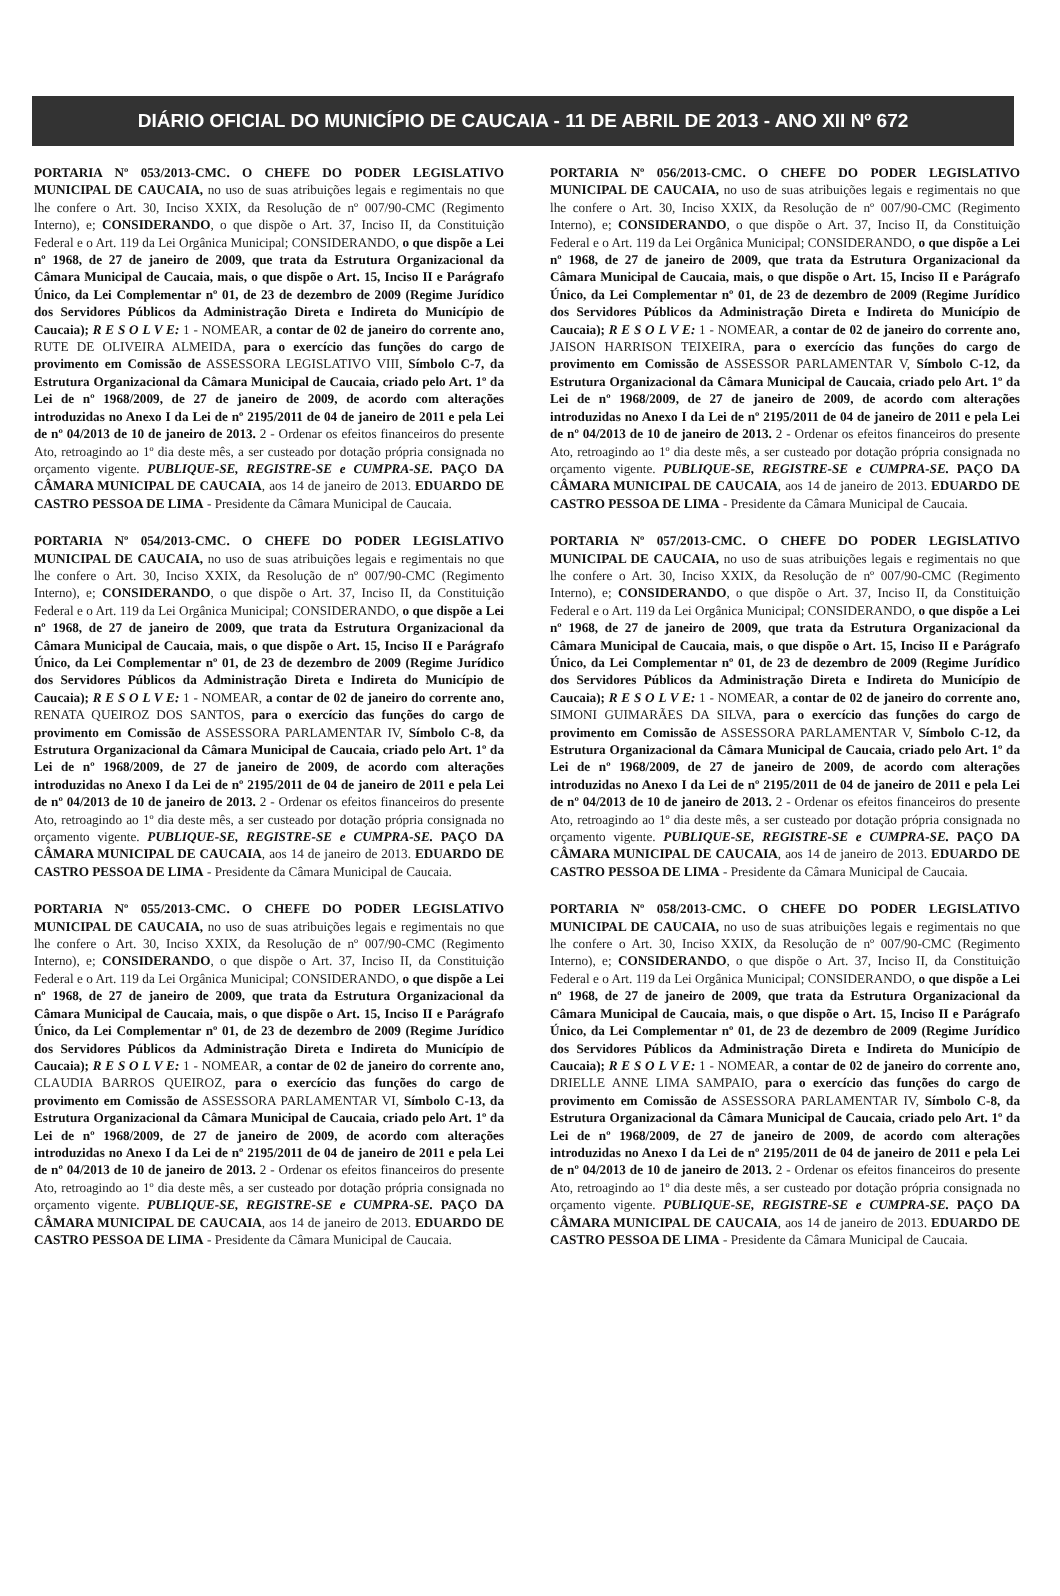DIÁRIO OFICIAL DO MUNICÍPIO DE CAUCAIA - 11 DE ABRIL DE 2013 - ANO XII Nº 672
PORTARIA Nº 053/2013-CMC. O CHEFE DO PODER LEGISLATIVO MUNICIPAL DE CAUCAIA, no uso de suas atribuições legais e regimentais no que lhe confere o Art. 30, Inciso XXIX, da Resolução de nº 007/90-CMC (Regimento Interno), e; CONSIDERANDO, o que dispõe o Art. 37, Inciso II, da Constituição Federal e o Art. 119 da Lei Orgânica Municipal; CONSIDERANDO, o que dispõe a Lei nº 1968, de 27 de janeiro de 2009, que trata da Estrutura Organizacional da Câmara Municipal de Caucaia, mais, o que dispõe o Art. 15, Inciso II e Parágrafo Único, da Lei Complementar nº 01, de 23 de dezembro de 2009 (Regime Jurídico dos Servidores Públicos da Administração Direta e Indireta do Município de Caucaia); R E S O L V E: 1 - NOMEAR, a contar de 02 de janeiro do corrente ano, RUTE DE OLIVEIRA ALMEIDA, para o exercício das funções do cargo de provimento em Comissão de ASSESSORA LEGISLATIVO VIII, Símbolo C-7, da Estrutura Organizacional da Câmara Municipal de Caucaia, criado pelo Art. 1º da Lei de nº 1968/2009, de 27 de janeiro de 2009, de acordo com alterações introduzidas no Anexo I da Lei de nº 2195/2011 de 04 de janeiro de 2011 e pela Lei de nº 04/2013 de 10 de janeiro de 2013. 2 - Ordenar os efeitos financeiros do presente Ato, retroagindo ao 1º dia deste mês, a ser custeado por dotação própria consignada no orçamento vigente. PUBLIQUE-SE, REGISTRE-SE e CUMPRA-SE. PAÇO DA CÂMARA MUNICIPAL DE CAUCAIA, aos 14 de janeiro de 2013. EDUARDO DE CASTRO PESSOA DE LIMA - Presidente da Câmara Municipal de Caucaia.
PORTARIA Nº 054/2013-CMC. O CHEFE DO PODER LEGISLATIVO MUNICIPAL DE CAUCAIA, no uso de suas atribuições legais e regimentais no que lhe confere o Art. 30, Inciso XXIX, da Resolução de nº 007/90-CMC (Regimento Interno), e; CONSIDERANDO, o que dispõe o Art. 37, Inciso II, da Constituição Federal e o Art. 119 da Lei Orgânica Municipal; CONSIDERANDO, o que dispõe a Lei nº 1968, de 27 de janeiro de 2009, que trata da Estrutura Organizacional da Câmara Municipal de Caucaia, mais, o que dispõe o Art. 15, Inciso II e Parágrafo Único, da Lei Complementar nº 01, de 23 de dezembro de 2009 (Regime Jurídico dos Servidores Públicos da Administração Direta e Indireta do Município de Caucaia); R E S O L V E: 1 - NOMEAR, a contar de 02 de janeiro do corrente ano, RENATA QUEIROZ DOS SANTOS, para o exercício das funções do cargo de provimento em Comissão de ASSESSORA PARLAMENTAR IV, Símbolo C-8, da Estrutura Organizacional da Câmara Municipal de Caucaia, criado pelo Art. 1º da Lei de nº 1968/2009, de 27 de janeiro de 2009, de acordo com alterações introduzidas no Anexo I da Lei de nº 2195/2011 de 04 de janeiro de 2011 e pela Lei de nº 04/2013 de 10 de janeiro de 2013. 2 - Ordenar os efeitos financeiros do presente Ato, retroagindo ao 1º dia deste mês, a ser custeado por dotação própria consignada no orçamento vigente. PUBLIQUE-SE, REGISTRE-SE e CUMPRA-SE. PAÇO DA CÂMARA MUNICIPAL DE CAUCAIA, aos 14 de janeiro de 2013. EDUARDO DE CASTRO PESSOA DE LIMA - Presidente da Câmara Municipal de Caucaia.
PORTARIA Nº 055/2013-CMC. O CHEFE DO PODER LEGISLATIVO MUNICIPAL DE CAUCAIA, no uso de suas atribuições legais e regimentais no que lhe confere o Art. 30, Inciso XXIX, da Resolução de nº 007/90-CMC (Regimento Interno), e; CONSIDERANDO, o que dispõe o Art. 37, Inciso II, da Constituição Federal e o Art. 119 da Lei Orgânica Municipal; CONSIDERANDO, o que dispõe a Lei nº 1968, de 27 de janeiro de 2009, que trata da Estrutura Organizacional da Câmara Municipal de Caucaia, mais, o que dispõe o Art. 15, Inciso II e Parágrafo Único, da Lei Complementar nº 01, de 23 de dezembro de 2009 (Regime Jurídico dos Servidores Públicos da Administração Direta e Indireta do Município de Caucaia); R E S O L V E: 1 - NOMEAR, a contar de 02 de janeiro do corrente ano, CLAUDIA BARROS QUEIROZ, para o exercício das funções do cargo de provimento em Comissão de ASSESSORA PARLAMENTAR VI, Símbolo C-13, da Estrutura Organizacional da Câmara Municipal de Caucaia, criado pelo Art. 1º da Lei de nº 1968/2009, de 27 de janeiro de 2009, de acordo com alterações introduzidas no Anexo I da Lei de nº 2195/2011 de 04 de janeiro de 2011 e pela Lei de nº 04/2013 de 10 de janeiro de 2013. 2 - Ordenar os efeitos financeiros do presente Ato, retroagindo ao 1º dia deste mês, a ser custeado por dotação própria consignada no orçamento vigente. PUBLIQUE-SE, REGISTRE-SE e CUMPRA-SE. PAÇO DA CÂMARA MUNICIPAL DE CAUCAIA, aos 14 de janeiro de 2013. EDUARDO DE CASTRO PESSOA DE LIMA - Presidente da Câmara Municipal de Caucaia.
PORTARIA Nº 056/2013-CMC. O CHEFE DO PODER LEGISLATIVO MUNICIPAL DE CAUCAIA, no uso de suas atribuições legais e regimentais no que lhe confere o Art. 30, Inciso XXIX, da Resolução de nº 007/90-CMC (Regimento Interno), e; CONSIDERANDO, o que dispõe o Art. 37, Inciso II, da Constituição Federal e o Art. 119 da Lei Orgânica Municipal; CONSIDERANDO, o que dispõe a Lei nº 1968, de 27 de janeiro de 2009, que trata da Estrutura Organizacional da Câmara Municipal de Caucaia, mais, o que dispõe o Art. 15, Inciso II e Parágrafo Único, da Lei Complementar nº 01, de 23 de dezembro de 2009 (Regime Jurídico dos Servidores Públicos da Administração Direta e Indireta do Município de Caucaia); R E S O L V E: 1 - NOMEAR, a contar de 02 de janeiro do corrente ano, JAISON HARRISON TEIXEIRA, para o exercício das funções do cargo de provimento em Comissão de ASSESSOR PARLAMENTAR V, Símbolo C-12, da Estrutura Organizacional da Câmara Municipal de Caucaia, criado pelo Art. 1º da Lei de nº 1968/2009, de 27 de janeiro de 2009, de acordo com alterações introduzidas no Anexo I da Lei de nº 2195/2011 de 04 de janeiro de 2011 e pela Lei de nº 04/2013 de 10 de janeiro de 2013. 2 - Ordenar os efeitos financeiros do presente Ato, retroagindo ao 1º dia deste mês, a ser custeado por dotação própria consignada no orçamento vigente. PUBLIQUE-SE, REGISTRE-SE e CUMPRA-SE. PAÇO DA CÂMARA MUNICIPAL DE CAUCAIA, aos 14 de janeiro de 2013. EDUARDO DE CASTRO PESSOA DE LIMA - Presidente da Câmara Municipal de Caucaia.
PORTARIA Nº 057/2013-CMC. O CHEFE DO PODER LEGISLATIVO MUNICIPAL DE CAUCAIA, no uso de suas atribuições legais e regimentais no que lhe confere o Art. 30, Inciso XXIX, da Resolução de nº 007/90-CMC (Regimento Interno), e; CONSIDERANDO, o que dispõe o Art. 37, Inciso II, da Constituição Federal e o Art. 119 da Lei Orgânica Municipal; CONSIDERANDO, o que dispõe a Lei nº 1968, de 27 de janeiro de 2009, que trata da Estrutura Organizacional da Câmara Municipal de Caucaia, mais, o que dispõe o Art. 15, Inciso II e Parágrafo Único, da Lei Complementar nº 01, de 23 de dezembro de 2009 (Regime Jurídico dos Servidores Públicos da Administração Direta e Indireta do Município de Caucaia); R E S O L V E: 1 - NOMEAR, a contar de 02 de janeiro do corrente ano, SIMONI GUIMARÃES DA SILVA, para o exercício das funções do cargo de provimento em Comissão de ASSESSORA PARLAMENTAR V, Símbolo C-12, da Estrutura Organizacional da Câmara Municipal de Caucaia, criado pelo Art. 1º da Lei de nº 1968/2009, de 27 de janeiro de 2009, de acordo com alterações introduzidas no Anexo I da Lei de nº 2195/2011 de 04 de janeiro de 2011 e pela Lei de nº 04/2013 de 10 de janeiro de 2013. 2 - Ordenar os efeitos financeiros do presente Ato, retroagindo ao 1º dia deste mês, a ser custeado por dotação própria consignada no orçamento vigente. PUBLIQUE-SE, REGISTRE-SE e CUMPRA-SE. PAÇO DA CÂMARA MUNICIPAL DE CAUCAIA, aos 14 de janeiro de 2013. EDUARDO DE CASTRO PESSOA DE LIMA - Presidente da Câmara Municipal de Caucaia.
PORTARIA Nº 058/2013-CMC. O CHEFE DO PODER LEGISLATIVO MUNICIPAL DE CAUCAIA, no uso de suas atribuições legais e regimentais no que lhe confere o Art. 30, Inciso XXIX, da Resolução de nº 007/90-CMC (Regimento Interno), e; CONSIDERANDO, o que dispõe o Art. 37, Inciso II, da Constituição Federal e o Art. 119 da Lei Orgânica Municipal; CONSIDERANDO, o que dispõe a Lei nº 1968, de 27 de janeiro de 2009, que trata da Estrutura Organizacional da Câmara Municipal de Caucaia, mais, o que dispõe o Art. 15, Inciso II e Parágrafo Único, da Lei Complementar nº 01, de 23 de dezembro de 2009 (Regime Jurídico dos Servidores Públicos da Administração Direta e Indireta do Município de Caucaia); R E S O L V E: 1 - NOMEAR, a contar de 02 de janeiro do corrente ano, DRIELLE ANNE LIMA SAMPAIO, para o exercício das funções do cargo de provimento em Comissão de ASSESSORA PARLAMENTAR IV, Símbolo C-8, da Estrutura Organizacional da Câmara Municipal de Caucaia, criado pelo Art. 1º da Lei de nº 1968/2009, de 27 de janeiro de 2009, de acordo com alterações introduzidas no Anexo I da Lei de nº 2195/2011 de 04 de janeiro de 2011 e pela Lei de nº 04/2013 de 10 de janeiro de 2013. 2 - Ordenar os efeitos financeiros do presente Ato, retroagindo ao 1º dia deste mês, a ser custeado por dotação própria consignada no orçamento vigente. PUBLIQUE-SE, REGISTRE-SE e CUMPRA-SE. PAÇO DA CÂMARA MUNICIPAL DE CAUCAIA, aos 14 de janeiro de 2013. EDUARDO DE CASTRO PESSOA DE LIMA - Presidente da Câmara Municipal de Caucaia.